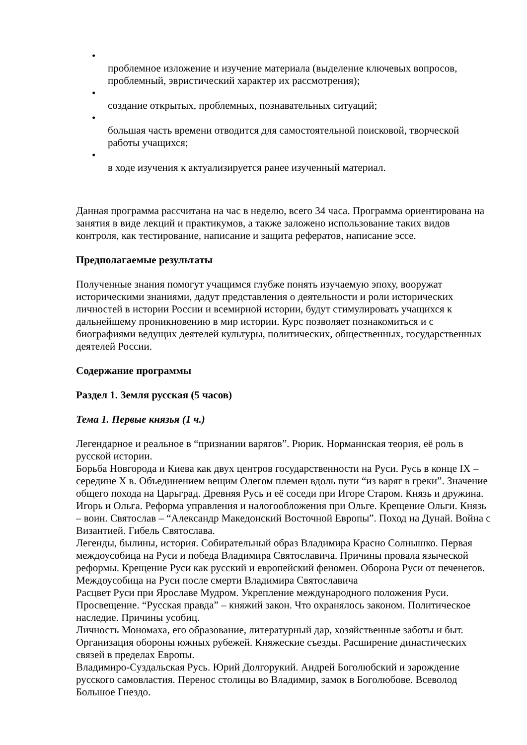•
проблемное изложение и изучение материала (выделение ключевых вопросов, проблемный, эвристический характер их рассмотрения);
•
создание открытых, проблемных, познавательных ситуаций;
•
большая часть времени отводится для самостоятельной поисковой, творческой работы учащихся;
•
в ходе изучения к актуализируется ранее изученный материал.
Данная программа рассчитана на час в неделю, всего 34 часа. Программа ориентирована на занятия в виде лекций и практикумов, а также заложено использование таких видов контроля, как тестирование, написание и защита рефератов, написание эссе.
Предполагаемые результаты
Полученные знания помогут учащимся глубже понять изучаемую эпоху, вооружат историческими знаниями, дадут представления о деятельности и роли исторических личностей в истории России и всемирной истории, будут стимулировать учащихся к дальнейшему проникновению в мир истории. Курс позволяет познакомиться и с биографиями ведущих деятелей культуры, политических, общественных, государственных деятелей России.
Содержание программы
Раздел 1. Земля русская (5 часов)
Тема 1. Первые князья (1 ч.)
Легендарное и реальное в “признании варягов”. Рюрик. Норманнская теория, её роль в русской истории.
Борьба Новгорода и Киева как двух центров государственности на Руси. Русь в конце IX – середине X в. Объединением вещим Олегом племен вдоль пути “из варяг в греки”. Значение общего похода на Царьград. Древняя Русь и её соседи при Игоре Старом. Князь и дружина. Игорь и Ольга. Реформа управления и налогообложения при Ольге. Крещение Ольги. Князь – воин. Святослав – “Александр Македонский Восточной Европы”. Поход на Дунай. Война с Византией. Гибель Святослава.
Легенды, былины, история. Собирательный образ Владимира Красно Солнышко. Первая междоусобица на Руси и победа Владимира Святославича. Причины провала языческой реформы. Крещение Руси как русский и европейский феномен. Оборона Руси от печенегов. Междоусобица на Руси после смерти Владимира Святославича
Расцвет Руси при Ярославе Мудром. Укрепление международного положения Руси. Просвещение. “Русская правда” – княжий закон. Что охранялось законом. Политическое наследие. Причины усобиц.
Личность Мономаха, его образование, литературный дар, хозяйственные заботы и быт. Организация обороны южных рубежей. Княжеские съезды. Расширение династических связей в пределах Европы.
Владимиро-Суздальская Русь. Юрий Долгорукий. Андрей Боголюбский и зарождение русского самовластия. Перенос столицы во Владимир, замок в Боголюбове. Всеволод Большое Гнездо.